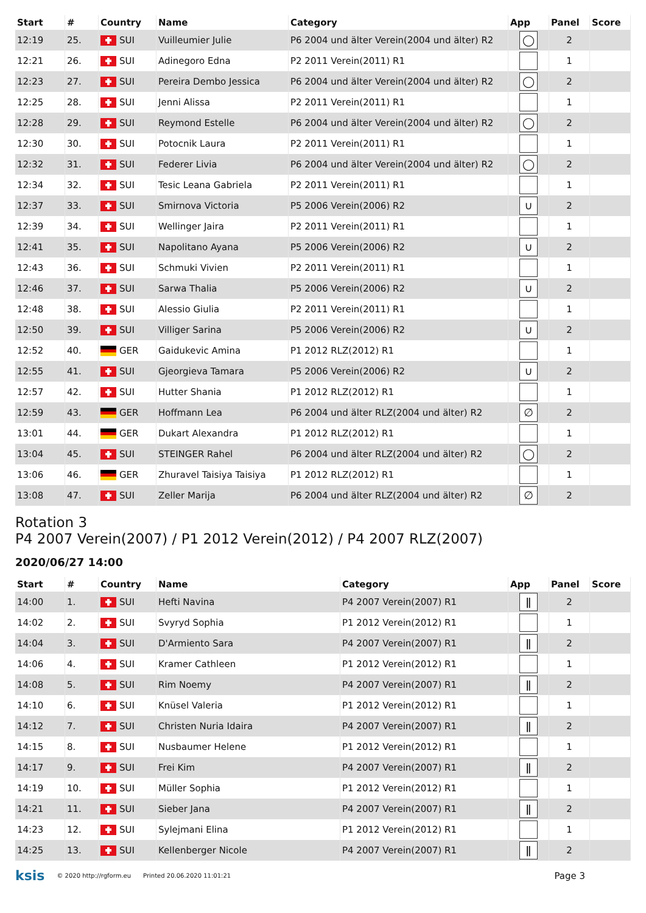| Start | # | Country | Name | Category | App | Panel | Score |
| --- | --- | --- | --- | --- | --- | --- | --- |
| 12:19 | 25. | SUI | Vuilleumier Julie | P6 2004 und älter Verein(2004 und älter) R2 | ◯ | 2 | |
| 12:21 | 26. | SUI | Adinegoro Edna | P2 2011 Verein(2011) R1 | | 1 | |
| 12:23 | 27. | SUI | Pereira Dembo Jessica | P6 2004 und älter Verein(2004 und älter) R2 | ◯ | 2 | |
| 12:25 | 28. | SUI | Jenni Alissa | P2 2011 Verein(2011) R1 | | 1 | |
| 12:28 | 29. | SUI | Reymond Estelle | P6 2004 und älter Verein(2004 und älter) R2 | ◯ | 2 | |
| 12:30 | 30. | SUI | Potocnik Laura | P2 2011 Verein(2011) R1 | | 1 | |
| 12:32 | 31. | SUI | Federer Livia | P6 2004 und älter Verein(2004 und älter) R2 | ◯ | 2 | |
| 12:34 | 32. | SUI | Tesic Leana Gabriela | P2 2011 Verein(2011) R1 | | 1 | |
| 12:37 | 33. | SUI | Smirnova Victoria | P5 2006 Verein(2006) R2 | ∪ | 2 | |
| 12:39 | 34. | SUI | Wellinger Jaira | P2 2011 Verein(2011) R1 | | 1 | |
| 12:41 | 35. | SUI | Napolitano Ayana | P5 2006 Verein(2006) R2 | ∪ | 2 | |
| 12:43 | 36. | SUI | Schmuki Vivien | P2 2011 Verein(2011) R1 | | 1 | |
| 12:46 | 37. | SUI | Sarwa Thalia | P5 2006 Verein(2006) R2 | ∪ | 2 | |
| 12:48 | 38. | SUI | Alessio Giulia | P2 2011 Verein(2011) R1 | | 1 | |
| 12:50 | 39. | SUI | Villiger Sarina | P5 2006 Verein(2006) R2 | ∪ | 2 | |
| 12:52 | 40. | GER | Gaidukevic Amina | P1 2012 RLZ(2012) R1 | | 1 | |
| 12:55 | 41. | SUI | Gjeorgieva Tamara | P5 2006 Verein(2006) R2 | ∪ | 2 | |
| 12:57 | 42. | SUI | Hutter Shania | P1 2012 RLZ(2012) R1 | | 1 | |
| 12:59 | 43. | GER | Hoffmann Lea | P6 2004 und älter RLZ(2004 und älter) R2 | ∅ | 2 | |
| 13:01 | 44. | GER | Dukart Alexandra | P1 2012 RLZ(2012) R1 | | 1 | |
| 13:04 | 45. | SUI | STEINGER Rahel | P6 2004 und älter RLZ(2004 und älter) R2 | ◯ | 2 | |
| 13:06 | 46. | GER | Zhuravel Taisiya Taisiya | P1 2012 RLZ(2012) R1 | | 1 | |
| 13:08 | 47. | SUI | Zeller Marija | P6 2004 und älter RLZ(2004 und älter) R2 | ∅ | 2 | |
Rotation 3
P4 2007 Verein(2007) / P1 2012 Verein(2012) / P4 2007 RLZ(2007)
2020/06/27 14:00
| Start | # | Country | Name | Category | App | Panel | Score |
| --- | --- | --- | --- | --- | --- | --- | --- |
| 14:00 | 1. | SUI | Hefti Navina | P4 2007 Verein(2007) R1 | ǁ | 2 | |
| 14:02 | 2. | SUI | Svyryd Sophia | P1 2012 Verein(2012) R1 | | 1 | |
| 14:04 | 3. | SUI | D'Armiento Sara | P4 2007 Verein(2007) R1 | ǁ | 2 | |
| 14:06 | 4. | SUI | Kramer Cathleen | P1 2012 Verein(2012) R1 | | 1 | |
| 14:08 | 5. | SUI | Rim Noemy | P4 2007 Verein(2007) R1 | ǁ | 2 | |
| 14:10 | 6. | SUI | Knüsel Valeria | P1 2012 Verein(2012) R1 | | 1 | |
| 14:12 | 7. | SUI | Christen Nuria Idaira | P4 2007 Verein(2007) R1 | ǁ | 2 | |
| 14:15 | 8. | SUI | Nusbaumer Helene | P1 2012 Verein(2012) R1 | | 1 | |
| 14:17 | 9. | SUI | Frei Kim | P4 2007 Verein(2007) R1 | ǁ | 2 | |
| 14:19 | 10. | SUI | Müller Sophia | P1 2012 Verein(2012) R1 | | 1 | |
| 14:21 | 11. | SUI | Sieber Jana | P4 2007 Verein(2007) R1 | ǁ | 2 | |
| 14:23 | 12. | SUI | Sylejmani Elina | P1 2012 Verein(2012) R1 | | 1 | |
| 14:25 | 13. | SUI | Kellenberger Nicole | P4 2007 Verein(2007) R1 | ǁ | 2 | |
ksis © 2020 http://rgform.eu Printed 20.06.2020 11:01:21 Page 3